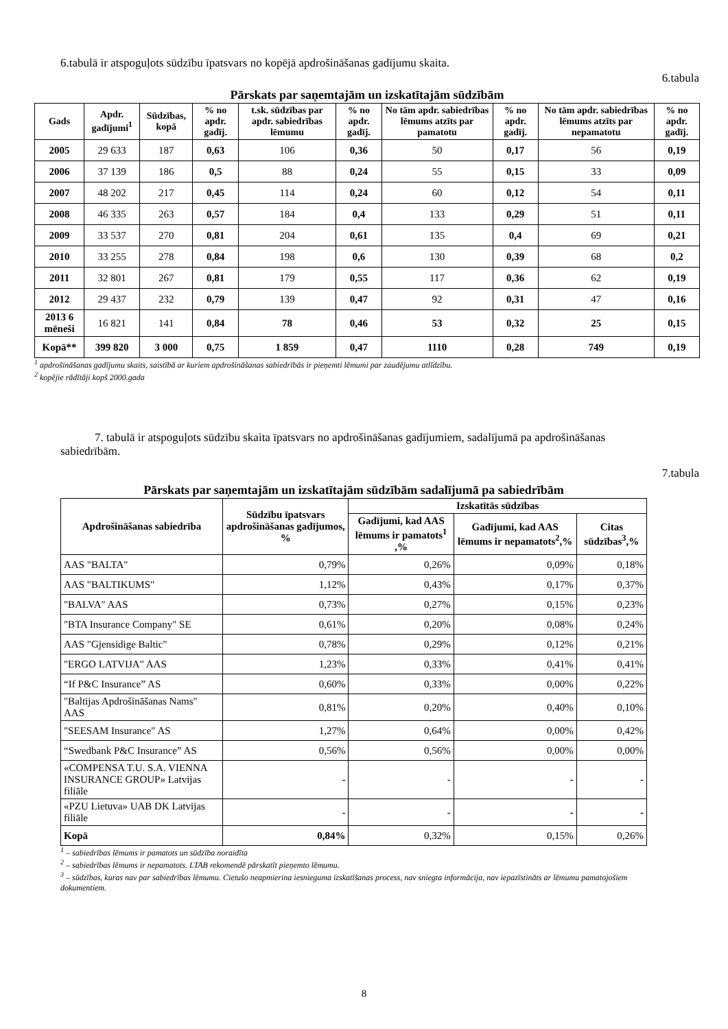6.tabulā ir atspoguļots sūdzību īpatsvars no kopējā apdrošināšanas gadījumu skaita.
6.tabula
Pārskats par saņemtajām un izskatītajām sūdzībām
| Gads | Apdr. gadījumi<sup>1</sup> | Sūdzības, kopā | % no apdr. gadīj. | t.sk. sūdzības par apdr. sabiedrības lēmumu | % no apdr. gadīj. | No tām apdr. sabiedrības lēmums atzīts par pamatotu | % no apdr. gadīj. | No tām apdr. sabiedrības lēmums atzīts par nepamatotu | % no apdr. gadīj. |
| --- | --- | --- | --- | --- | --- | --- | --- | --- | --- |
| 2005 | 29 633 | 187 | 0,63 | 106 | 0,36 | 50 | 0,17 | 56 | 0,19 |
| 2006 | 37 139 | 186 | 0,5 | 88 | 0,24 | 55 | 0,15 | 33 | 0,09 |
| 2007 | 48 202 | 217 | 0,45 | 114 | 0,24 | 60 | 0,12 | 54 | 0,11 |
| 2008 | 46 335 | 263 | 0,57 | 184 | 0,4 | 133 | 0,29 | 51 | 0,11 |
| 2009 | 33 537 | 270 | 0,81 | 204 | 0,61 | 135 | 0,4 | 69 | 0,21 |
| 2010 | 33 255 | 278 | 0,84 | 198 | 0,6 | 130 | 0,39 | 68 | 0,2 |
| 2011 | 32 801 | 267 | 0,81 | 179 | 0,55 | 117 | 0,36 | 62 | 0,19 |
| 2012 | 29 437 | 232 | 0,79 | 139 | 0,47 | 92 | 0,31 | 47 | 0,16 |
| 2013 6 mēneši | 16 821 | 141 | 0,84 | 78 | 0,46 | 53 | 0,32 | 25 | 0,15 |
| Kopā** | 399 820 | 3 000 | 0,75 | 1 859 | 0,47 | 1110 | 0,28 | 749 | 0,19 |
<sup>1</sup> apdrošināšanas gadījumu skaits, saistībā ar kuriem apdrošināšanas sabiedrībās ir pieņemti lēmumi par zaudējumu atlīdzību.
<sup>2</sup> kopējie rādītāji kopš 2000.gada
7. tabulā ir atspoguļots sūdzību skaita īpatsvars no apdrošināšanas gadījumiem, sadalījumā pa apdrošināšanas sabiedrībām.
7.tabula
Pārskats par saņemtajām un izskatītajām sūdzībām sadalījumā pa sabiedrībām
| Apdrošināšanas sabiedrība | Sūdzību īpatsvars apdrošināšanas gadījumos, % | Izskatītās sūdzības | | |
| --- | --- | --- | --- | --- |
| | | Gadījumi, kad AAS lēmums ir pamatots<sup>1</sup> ,% | Gadījumi, kad AAS lēmums ir nepamatots<sup>2</sup>,% | Citas sūdzības<sup>3</sup>,% |
| AAS "BALTA" | 0,79% | 0,26% | 0,09% | 0,18% |
| AAS "BALTIKUMS" | 1,12% | 0,43% | 0,17% | 0,37% |
| "BALVA" AAS | 0,73% | 0,27% | 0,15% | 0,23% |
| "BTA Insurance Company" SE | 0,61% | 0,20% | 0,08% | 0,24% |
| AAS "Gjensidige Baltic" | 0,78% | 0,29% | 0,12% | 0,21% |
| "ERGO LATVIJA" AAS | 1,23% | 0,33% | 0,41% | 0,41% |
| “If P&C Insurance” AS | 0,60% | 0,33% | 0,00% | 0,22% |
| "Baltijas Apdrošināšanas Nams" AAS | 0,81% | 0,20% | 0,40% | 0,10% |
| "SEESAM Insurance" AS | 1,27% | 0,64% | 0,00% | 0,42% |
| “Swedbank P&C Insurance” AS | 0,56% | 0,56% | 0,00% | 0,00% |
| «COMPENSA T.U. S.A. VIENNA INSURANCE GROUP» Latvijas filiāle | - | - | - | - |
| «PZU Lietuva» UAB DK Latvijas filiāle | - | - | - | - |
| Kopā | 0,84% | 0,32% | 0,15% | 0,26% |
<sup>1</sup> – sabiedrības lēmums ir pamatots un sūdzība noraidīta
<sup>2</sup> – sabiedrības lēmums ir nepamatots. LTAB rekomendē pārskatīt pieņemto lēmumu.
<sup>3</sup> – sūdzības, kuras nav par sabiedrības lēmumu. Cietušo neapmierina iesnieguma izskatīšanas process, nav sniegta informācija, nav iepazīstināts ar lēmumu pamatojošiem dokumentiem.
8